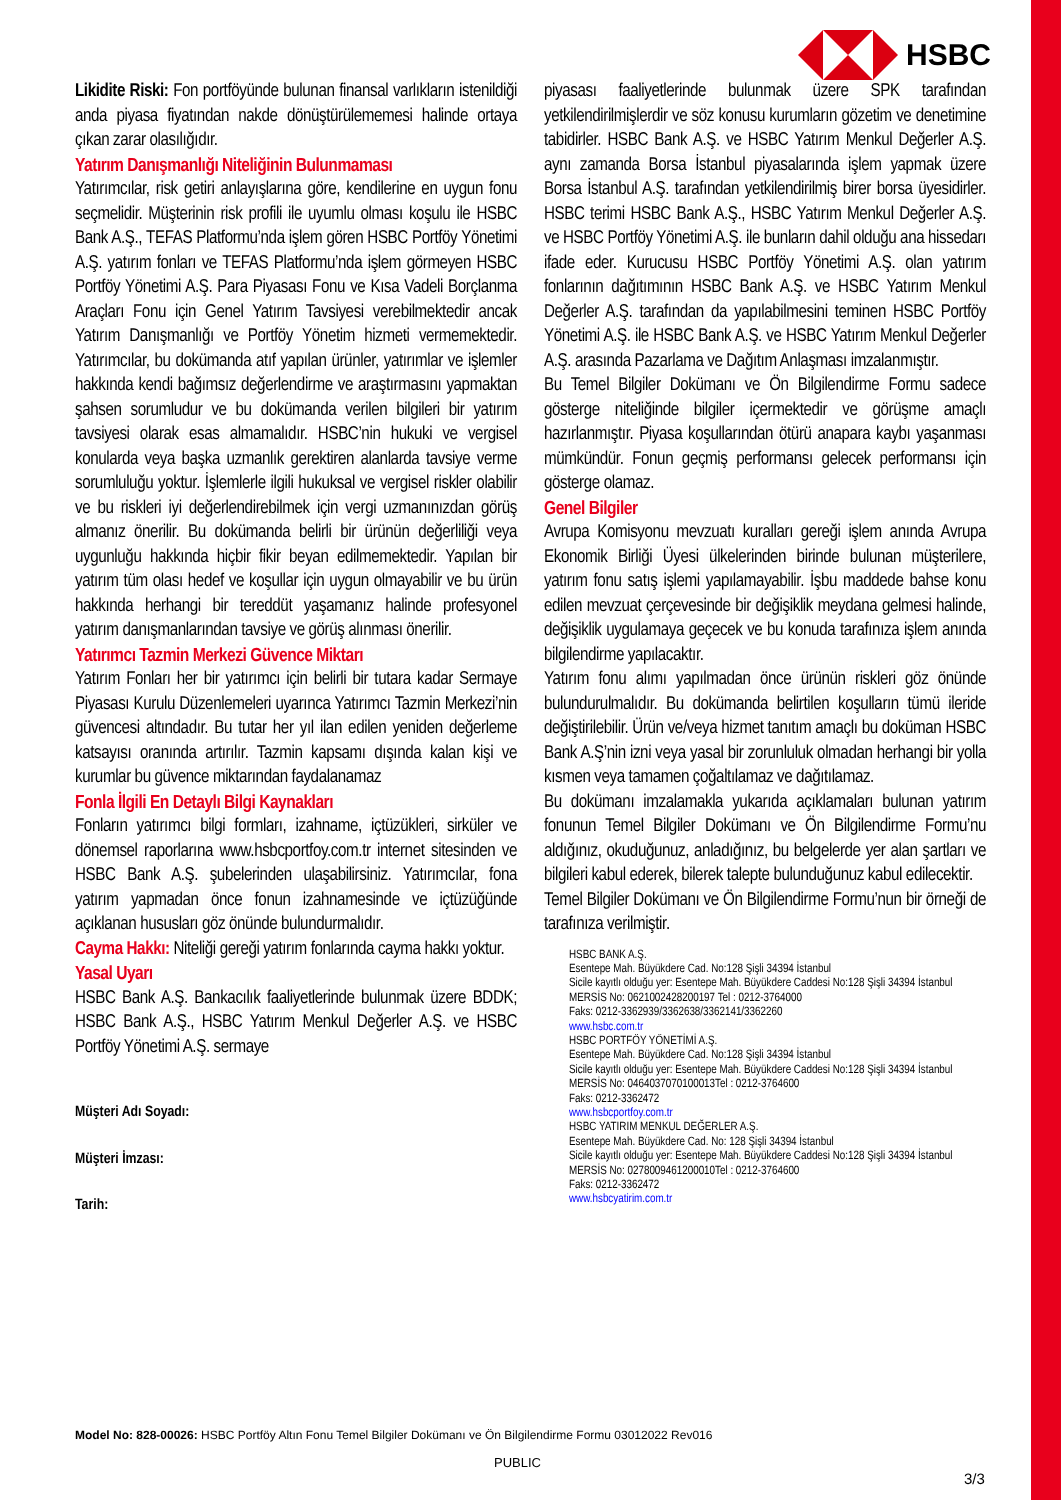HSBC
Likidite Riski: Fon portföyünde bulunan finansal varlıkların istenildiği anda piyasa fiyatından nakde dönüştürülememesi halinde ortaya çıkan zarar olasılığıdır.
Yatırım Danışmanlığı Niteliğinin Bulunmaması
Yatırımcılar, risk getiri anlayışlarına göre, kendilerine en uygun fonu seçmelidir. Müşterinin risk profili ile uyumlu olması koşulu ile HSBC Bank A.Ş., TEFAS Platformu’nda işlem gören HSBC Portföy Yönetimi A.Ş. yatırım fonları ve TEFAS Platformu’nda işlem görmeyen HSBC Portföy Yönetimi A.Ş. Para Piyasası Fonu ve Kısa Vadeli Borçlanma Araçları Fonu için Genel Yatırım Tavsiyesi verebilmektedir ancak Yatırım Danışmanlığı ve Portföy Yönetim hizmeti vermemektedir. Yatırımcılar, bu dokümanda atıf yapılan ürünler, yatırımlar ve işlemler hakkında kendi bağımsız değerlendirme ve araştırmasını yapmaktan şahsen sorumludur ve bu dokümanda verilen bilgileri bir yatırım tavsiyesi olarak esas almamalıdır. HSBC’nin hukuki ve vergisel konularda veya başka uzmanlık gerektiren alanlarda tavsiye verme sorumluluğu yoktur. İşlemlerle ilgili hukuksal ve vergisel riskler olabilir ve bu riskleri iyi değerlendirebilmek için vergi uzmanınızdan görüş almanız önerilir. Bu dokümanda belirli bir ürünün değerliliği veya uygunluğu hakkında hiçbir fikir beyan edilmemektedir. Yapılan bir yatırım tüm olası hedef ve koşullar için uygun olmayabilir ve bu ürün hakkında herhangi bir tereddüt yaşamanız halinde profesyonel yatırım danışmanlarından tavsiye ve görüş alınması önerilir.
Yatırımcı Tazmin Merkezi Güvence Miktarı
Yatırım Fonları her bir yatırımcı için belirli bir tutara kadar Sermaye Piyasası Kurulu Düzenlemeleri uyarınca Yatırımcı Tazmin Merkezi’nin güvencesi altındadır. Bu tutar her yıl ilan edilen yeniden değerleme katsayısı oranında artırılır. Tazmin kapsamı dışında kalan kişi ve kurumlar bu güvence miktarından faydalanamaz
Fonla İlgili En Detaylı Bilgi Kaynakları
Fonların yatırımcı bilgi formları, izahname, içtüzükleri, sirküler ve dönemsel raporlarına www.hsbcportfoy.com.tr internet sitesinden ve HSBC Bank A.Ş. şubelerinden ulaşabilirsiniz. Yatırımcılar, fona yatırım yapmadan önce fonun izahnamesinde ve içtüzüğünde açıklanan hususları göz önünde bulundurmalıdır.
Cayma Hakkı: Niteliği gereği yatırım fonlarında cayma hakkı yoktur.
Yasal Uyarı
HSBC Bank A.Ş. Bankacılık faaliyetlerinde bulunmak üzere BDDK; HSBC Bank A.Ş., HSBC Yatırım Menkul Değerler A.Ş. ve HSBC Portföy Yönetimi A.Ş. sermaye
Müşteri Adı Soyadı:
Müşteri İmzası:
Tarih:
piyasası faaliyetlerinde bulunmak üzere SPK tarafından yetkilendirilmişlerdir ve söz konusu kurumların gözetim ve denetimine tabidirler. HSBC Bank A.Ş. ve HSBC Yatırım Menkul Değerler A.Ş. aynı zamanda Borsa İstanbul piyasalarında işlem yapmak üzere Borsa İstanbul A.Ş. tarafından yetkilendirilmiş birer borsa üyesidirler. HSBC terimi HSBC Bank A.Ş., HSBC Yatırım Menkul Değerler A.Ş. ve HSBC Portföy Yönetimi A.Ş. ile bunların dahil olduğu ana hissedarı ifade eder. Kurucusu HSBC Portföy Yönetimi A.Ş. olan yatırım fonlarının dağıtımının HSBC Bank A.Ş. ve HSBC Yatırım Menkul Değerler A.Ş. tarafından da yapılabilmesini teminen HSBC Portföy Yönetimi A.Ş. ile HSBC Bank A.Ş. ve HSBC Yatırım Menkul Değerler A.Ş. arasında Pazarlama ve Dağıtım Anlaşması imzalanmıştır.
Bu Temel Bilgiler Dokümanı ve Ön Bilgilendirme Formu sadece gösterge niteliğinde bilgiler içermektedir ve görüşme amaçlı hazırlanmıştır. Piyasa koşullarından ötürü anapara kaybı yaşanması mümkündür. Fonun geçmiş performansı gelecek performansı için gösterge olamaz.
Genel Bilgiler
Avrupa Komisyonu mevzuatı kuralları gereği işlem anında Avrupa Ekonomik Birliği Üyesi ülkelerinden birinde bulunan müşterilere, yatırım fonu satış işlemi yapılamayabilir. İşbu maddede bahse konu edilen mevzuat çerçevesinde bir değişiklik meydana gelmesi halinde, değişiklik uygulamaya geçecek ve bu konuda tarafınıza işlem anında bilgilendirme yapılacaktır.
Yatırım fonu alımı yapılmadan önce ürünün riskleri göz önünde bulundurulmalıdır. Bu dokümanda belirtilen koşulların tümü ileride değiştirilebilir. Ürün ve/veya hizmet tanıtım amaçlı bu doküman HSBC Bank A.Ş’nin izni veya yasal bir zorunluluk olmadan herhangi bir yolla kısmen veya tamamen çoğaltılamaz ve dağıtılamaz.
Bu dokümanı imzalamakla yukarıda açıklamaları bulunan yatırım fonunun Temel Bilgiler Dokümanı ve Ön Bilgilendirme Formu’nu aldığınız, okuduğunuz, anladığınız, bu belgelerde yer alan şartları ve bilgileri kabul ederek, bilerek talepte bulunduğunuz kabul edilecektir.
Temel Bilgiler Dokümanı ve Ön Bilgilendirme Formu’nun bir örneği de tarafınıza verilmiştir.
HSBC BANK A.Ş.
Esentepe Mah. Büyükdere Cad. No:128 Şişli 34394 İstanbul
Sicile kayıtlı olduğu yer: Esentepe Mah. Büyükdere Caddesi No:128 Şişli 34394 İstanbul MERSİS No: 0621002428200197 Tel : 0212-3764000
Faks: 0212-3362939/3362638/3362141/3362260
www.hsbc.com.tr
HSBC PORTFÖY YÖNETİMİ A.Ş.
Esentepe Mah. Büyükdere Cad. No:128 Şişli 34394 İstanbul
Sicile kayıtlı olduğu yer: Esentepe Mah. Büyükdere Caddesi No:128 Şişli 34394 İstanbul MERSİS No: 0464037070100013Tel : 0212-3764600
Faks: 0212-3362472
www.hsbcportfoy.com.tr
HSBC YATIRIM MENKUL DEĞERLER A.Ş.
Esentepe Mah. Büyükdere Cad. No: 128 Şişli 34394 İstanbul
Sicile kayıtlı olduğu yer: Esentepe Mah. Büyükdere Caddesi No:128 Şişli 34394 İstanbul MERSİS No: 0278009461200010Tel : 0212-3764600
Faks: 0212-3362472
www.hsbcyatirim.com.tr
Model No: 828-00026: HSBC Portföy Altın Fonu Temel Bilgiler Dokümanı ve Ön Bilgilendirme Formu 03012022 Rev016
PUBLIC
3/3